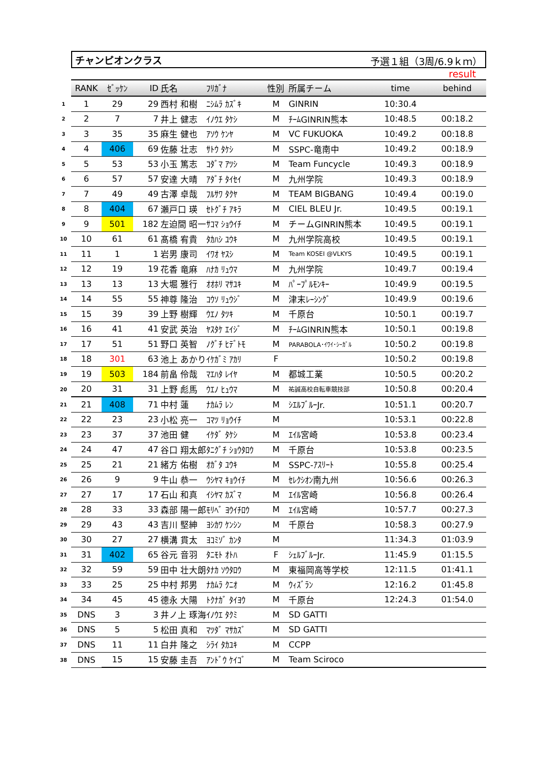チャンピオンクラス 予選１組（3周/6.9ｋｍ）
result
| | RANK | ｾﾞｯｹﾝ | ID | 氏名 | ﾌﾘｶﾞﾅ | 性別 | 所属チーム | time | behind |
| --- | --- | --- | --- | --- | --- | --- | --- | --- | --- |
| 1 | 1 | 29 | 29 | 西村 和樹 | ﾆｼﾑﾗ ｶｽﾞｷ | M | GINRIN | 10:30.4 | |
| 2 | 2 | 7 | 7 | 井上 健志 | ｲﾉｳｴ ﾀｹｼ | M | ﾁｰﾑGINRIN熊本 | 10:48.5 | 00:18.2 |
| 3 | 3 | 35 | 35 | 麻生 健也 | ｱｿｳ ｹﾝﾔ | M | VC FUKUOKA | 10:49.2 | 00:18.8 |
| 4 | 4 | 406 | 69 | 佐藤 壮志 | ｻﾄｳ ﾀｹｼ | M | SSPC-竜南中 | 10:49.2 | 00:18.9 |
| 5 | 5 | 53 | 53 | 小玉 篤志 | ｺﾀﾞﾏ ｱﾂｼ | M | Team Funcycle | 10:49.3 | 00:18.9 |
| 6 | 6 | 57 | 57 | 安達 大晴 | ｱﾀﾞﾁ ﾀｲｾｲ | M | 九州学院 | 10:49.3 | 00:18.9 |
| 7 | 7 | 49 | 49 | 古澤 卓哉 | ﾌﾙｻﾜ ﾀｸﾔ | M | TEAM BIGBANG | 10:49.4 | 00:19.0 |
| 8 | 8 | 404 | 67 | 瀬戸口 瑛 | ｾﾄｸﾞﾁ ｱｷﾗ | M | CIEL BLEU Jr. | 10:49.5 | 00:19.1 |
| 9 | 9 | 501 | 182 | 左迫間 昭一 | ｻｺﾏ ｼｮｳｲﾁ | M | チームGINRIN熊本 | 10:49.5 | 00:19.1 |
| 10 | 10 | 61 | 61 | 髙橋 宥貴 | ﾀｶﾊｼ ﾕｳｷ | M | 九州学院高校 | 10:49.5 | 00:19.1 |
| 11 | 11 | 1 | 1 | 岩男 康司 | ｲﾜｵ ﾔｽｼ | M | Team KOSEI @VLKYS | 10:49.5 | 00:19.1 |
| 12 | 12 | 19 | 19 | 花香 竜麻 | ﾊﾅｶ ﾘｭｳﾏ | M | 九州学院 | 10:49.7 | 00:19.4 |
| 13 | 13 | 13 | 13 | 大堀 雅行 | ｵｵﾎﾘ ﾏｻﾕｷ | M | ﾊﾟｰﾌﾟﾙﾓﾝｷｰ | 10:49.9 | 00:19.5 |
| 14 | 14 | 55 | 55 | 神尊 隆治 | ｺｳｿ ﾘｭｳｼﾞ | M | 津末ﾚｰｼﾝｸﾞ | 10:49.9 | 00:19.6 |
| 15 | 15 | 39 | 39 | 上野 樹輝 | ｳｴﾉ ﾀﾂｷ | M | 千原台 | 10:50.1 | 00:19.7 |
| 16 | 16 | 41 | 41 | 安武 英治 | ﾔｽﾀｹ ｴｲｼﾞ | M | ﾁｰﾑGINRIN熊本 | 10:50.1 | 00:19.8 |
| 17 | 17 | 51 | 51 | 野口 英智 | ﾉｸﾞﾁ ﾋﾃﾞﾄﾓ | M | PARABOLA･ｲﾜｲ･ｼｰｶﾞﾙ | 10:50.2 | 00:19.8 |
| 18 | 18 | 301 | 63 | 池上 あかり | ｲｹｶﾞﾐ ｱｶﾘ | F | | 10:50.2 | 00:19.8 |
| 19 | 19 | 503 | 184 | 前畠 伶哉 | ﾏｴﾊﾀ ﾚｲﾔ | M | 都城工業 | 10:50.5 | 00:20.2 |
| 20 | 20 | 31 | 31 | 上野 彪馬 | ｳｴﾉ ﾋｭｳﾏ | M | 祐誠高校自転車競技部 | 10:50.8 | 00:20.4 |
| 21 | 21 | 408 | 71 | 中村 蓮 | ﾅｶﾑﾗ ﾚﾝ | M | ｼｴﾙﾌﾞﾙｰJr. | 10:51.1 | 00:20.7 |
| 22 | 22 | 23 | 23 | 小松 亮一 | ｺﾏﾂ ﾘｮｳｲﾁ | M | | 10:53.1 | 00:22.8 |
| 23 | 23 | 37 | 37 | 池田 健 | ｲｹﾀﾞ ﾀｹｼ | M | ｴｲﾙ宮崎 | 10:53.8 | 00:23.4 |
| 24 | 24 | 47 | 47 | 谷口 翔太郎 | ﾀﾆｸﾞﾁ ｼｮｳﾀﾛｳ | M | 千原台 | 10:53.8 | 00:23.5 |
| 25 | 25 | 21 | 21 | 緒方 佑樹 | ｵｶﾞﾀ ﾕｳｷ | M | SSPC-ｱｽﾘｰﾄ | 10:55.8 | 00:25.4 |
| 26 | 26 | 9 | 9 | 牛山 恭一 | ｳｼﾔﾏ ｷｮｳｲﾁ | M | ｾﾚｸｼｵﾝ南九州 | 10:56.6 | 00:26.3 |
| 27 | 27 | 17 | 17 | 石山 和真 | ｲｼﾔﾏ ｶｽﾞﾏ | M | ｴｲﾙ宮崎 | 10:56.8 | 00:26.4 |
| 28 | 28 | 33 | 33 | 森部 陽一郎 | ﾓﾘﾍﾞ ﾖｳｲﾁﾛｳ | M | ｴｲﾙ宮崎 | 10:57.7 | 00:27.3 |
| 29 | 29 | 43 | 43 | 吉川 堅紳 | ﾖｼｶﾜ ｹﾝｼﾝ | M | 千原台 | 10:58.3 | 00:27.9 |
| 30 | 30 | 27 | 27 | 横溝 貫太 | ﾖｺﾐｿﾞ ｶﾝﾀ | M | | 11:34.3 | 01:03.9 |
| 31 | 31 | 402 | 65 | 谷元 音羽 | ﾀﾆﾓﾄ ｵﾄﾊ | F | ｼｪﾙﾌﾞﾙｰJr. | 11:45.9 | 01:15.5 |
| 32 | 32 | 59 | 59 | 田中 壮大朗 | ﾀﾅｶ ｿｳﾀﾛｳ | M | 東福岡高等学校 | 12:11.5 | 01:41.1 |
| 33 | 33 | 25 | 25 | 中村 邦男 | ﾅｶﾑﾗ ｸﾆｵ | M | ｳｨｽﾞﾗﾝ | 12:16.2 | 01:45.8 |
| 34 | 34 | 45 | 45 | 德永 大陽 | ﾄｸﾅｶﾞ ﾀｲﾖｳ | M | 千原台 | 12:24.3 | 01:54.0 |
| 35 | DNS | 3 | 3 | 井ノ上 琢海 | ｲﾉｳｴ ﾀｸﾐ | M | SD GATTI | | |
| 36 | DNS | 5 | 5 | 松田 真和 | ﾏﾂﾀﾞ ﾏｻｶｽﾞ | M | SD GATTI | | |
| 37 | DNS | 11 | 11 | 白井 隆之 | ｼﾗｲ ﾀｶﾕｷ | M | CCPP | | |
| 38 | DNS | 15 | 15 | 安藤 圭吾 | ｱﾝﾄﾞｳ ｹｲｺﾞ | M | Team Sciroco | | |